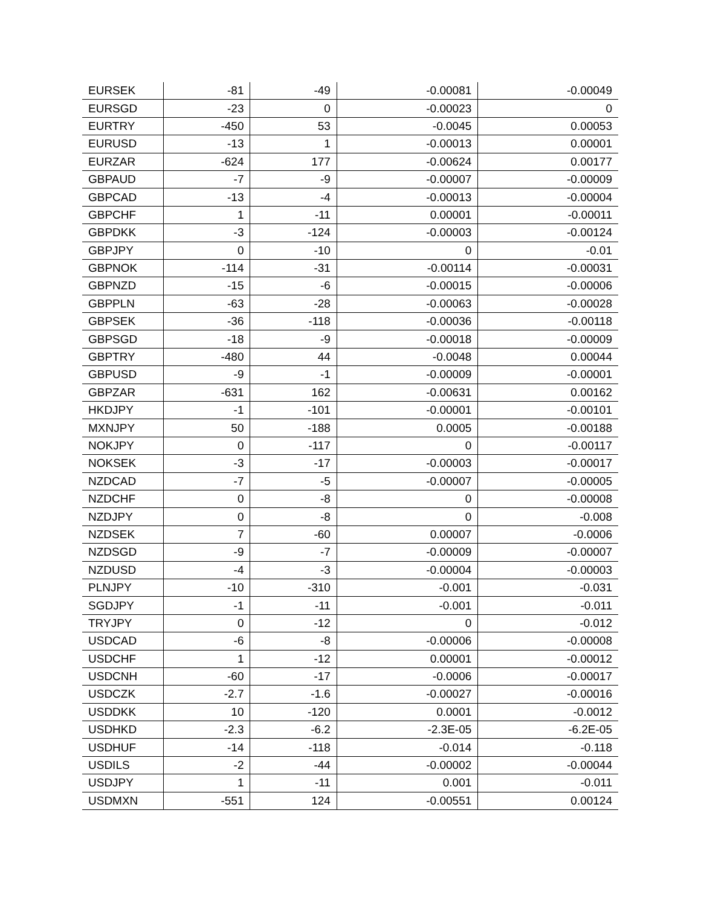| EURSEK | -81 | -49 | -0.00081 | -0.00049 |
| EURSGD | -23 | 0 | -0.00023 | 0 |
| EURTRY | -450 | 53 | -0.0045 | 0.00053 |
| EURUSD | -13 | 1 | -0.00013 | 0.00001 |
| EURZAR | -624 | 177 | -0.00624 | 0.00177 |
| GBPAUD | -7 | -9 | -0.00007 | -0.00009 |
| GBPCAD | -13 | -4 | -0.00013 | -0.00004 |
| GBPCHF | 1 | -11 | 0.00001 | -0.00011 |
| GBPDKK | -3 | -124 | -0.00003 | -0.00124 |
| GBPJPY | 0 | -10 | 0 | -0.01 |
| GBPNOK | -114 | -31 | -0.00114 | -0.00031 |
| GBPNZD | -15 | -6 | -0.00015 | -0.00006 |
| GBPPLN | -63 | -28 | -0.00063 | -0.00028 |
| GBPSEK | -36 | -118 | -0.00036 | -0.00118 |
| GBPSGD | -18 | -9 | -0.00018 | -0.00009 |
| GBPTRY | -480 | 44 | -0.0048 | 0.00044 |
| GBPUSD | -9 | -1 | -0.00009 | -0.00001 |
| GBPZAR | -631 | 162 | -0.00631 | 0.00162 |
| HKDJPY | -1 | -101 | -0.00001 | -0.00101 |
| MXNJPY | 50 | -188 | 0.0005 | -0.00188 |
| NOKJPY | 0 | -117 | 0 | -0.00117 |
| NOKSEK | -3 | -17 | -0.00003 | -0.00017 |
| NZDCAD | -7 | -5 | -0.00007 | -0.00005 |
| NZDCHF | 0 | -8 | 0 | -0.00008 |
| NZDJPY | 0 | -8 | 0 | -0.008 |
| NZDSEK | 7 | -60 | 0.00007 | -0.0006 |
| NZDSGD | -9 | -7 | -0.00009 | -0.00007 |
| NZDUSD | -4 | -3 | -0.00004 | -0.00003 |
| PLNJPY | -10 | -310 | -0.001 | -0.031 |
| SGDJPY | -1 | -11 | -0.001 | -0.011 |
| TRYJPY | 0 | -12 | 0 | -0.012 |
| USDCAD | -6 | -8 | -0.00006 | -0.00008 |
| USDCHF | 1 | -12 | 0.00001 | -0.00012 |
| USDCNH | -60 | -17 | -0.0006 | -0.00017 |
| USDCZK | -2.7 | -1.6 | -0.00027 | -0.00016 |
| USDDKK | 10 | -120 | 0.0001 | -0.0012 |
| USDHKD | -2.3 | -6.2 | -2.3E-05 | -6.2E-05 |
| USDHUF | -14 | -118 | -0.014 | -0.118 |
| USDILS | -2 | -44 | -0.00002 | -0.00044 |
| USDJPY | 1 | -11 | 0.001 | -0.011 |
| USDMXN | -551 | 124 | -0.00551 | 0.00124 |